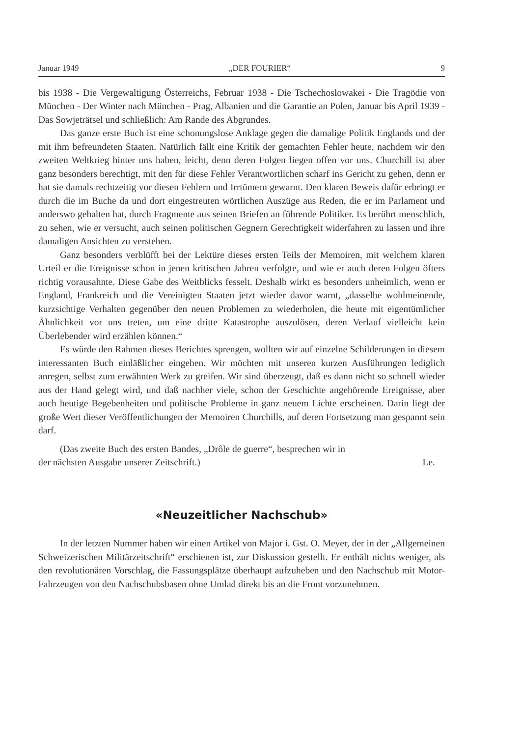Januar 1949 „DER FOURIER“9
bis 1938 - Die Vergewaltigung Österreichs, Februar 1938 - Die Tschechoslowakei - Die Tragödie von München - Der Winter nach München - Prag, Albanien und die Garantie an Polen, Januar bis April 1939 - Das Sowjeträtsel und schließlich: Am Rande des Abgrundes.
Das ganze erste Buch ist eine schonungslose Anklage gegen die damalige Politik Englands und der mit ihm befreundeten Staaten. Natürlich fällt eine Kritik der gemachten Fehler heute, nachdem wir den zweiten Weltkrieg hinter uns haben, leicht, denn deren Folgen liegen offen vor uns. Churchill ist aber ganz besonders berechtigt, mit den für diese Fehler Verantwortlichen scharf ins Gericht zu gehen, denn er hat sie damals rechtzeitig vor diesen Fehlern und Irrtümern gewarnt. Den klaren Beweis dafür erbringt er durch die im Buche da und dort eingestreuten wörtlichen Auszüge aus Reden, die er im Parlament und anderswo gehalten hat, durch Fragmente aus seinen Briefen an führende Politiker. Es berührt menschlich, zu sehen, wie er versucht, auch seinen politischen Gegnern Gerechtigkeit widerfahren zu lassen und ihre damaligen Ansichten zu verstehen.
Ganz besonders verblüfft bei der Lektüre dieses ersten Teils der Memoiren, mit welchem klaren Urteil er die Ereignisse schon in jenen kritischen Jahren verfolgte, und wie er auch deren Folgen öfters richtig vorausahnte. Diese Gabe des Weitblicks fesselt. Deshalb wirkt es besonders unheimlich, wenn er England, Frankreich und die Vereinigten Staaten jetzt wieder davor warnt, „dasselbe wohlmeinende, kurzsichtige Verhalten gegenüber den neuen Problemen zu wiederholen, die heute mit eigentümlicher Ähnlichkeit vor uns treten, um eine dritte Katastrophe auszulösen, deren Verlauf vielleicht kein Überlebender wird erzählen können.“
Es würde den Rahmen dieses Berichtes sprengen, wollten wir auf einzelne Schilderungen in diesem interessanten Buch einläßlicher eingehen. Wir möchten mit unseren kurzen Ausführungen lediglich anregen, selbst zum erwähnten Werk zu greifen. Wir sind überzeugt, daß es dann nicht so schnell wieder aus der Hand gelegt wird, und daß nachher viele, schon der Geschichte angehörende Ereignisse, aber auch heutige Begebenheiten und politische Probleme in ganz neuem Lichte erscheinen. Darin liegt der große Wert dieser Veröffentlichungen der Memoiren Churchills, auf deren Fortsetzung man gespannt sein darf.
(Das zweite Buch des ersten Bandes, „Drôle de guerre“, besprechen wir in
der nächsten Ausgabe unserer Zeitschrift.) Le.
«Neuzeitlicher Nachschub»
In der letzten Nummer haben wir einen Artikel von Major i. Gst. O. Meyer, der in der „Allgemeinen Schweizerischen Militärzeitschrift“ erschienen ist, zur Diskussion gestellt. Er enthält nichts weniger, als den revolutionären Vorschlag, die Fassungsplätze überhaupt aufzuheben und den Nachschub mit Motor-Fahrzeugen von den Nachschubsbasen ohne Umlad direkt bis an die Front vorzunehmen.